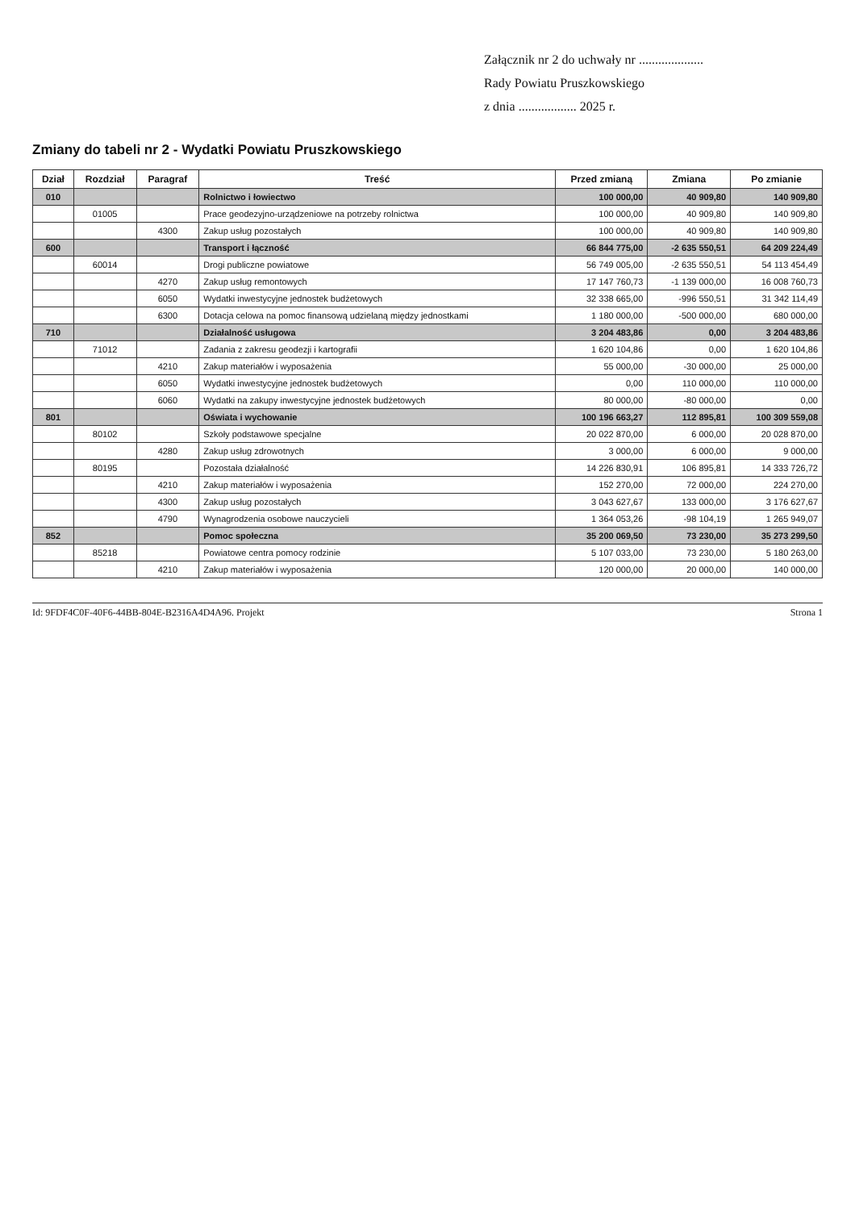Załącznik nr 2 do uchwały nr ....................
Rady Powiatu Pruszkowskiego
z dnia .................. 2025 r.
Zmiany do tabeli nr 2 - Wydatki Powiatu Pruszkowskiego
| Dział | Rozdział | Paragraf | Treść | Przed zmianą | Zmiana | Po zmianie |
| --- | --- | --- | --- | --- | --- | --- |
| 010 | | | Rolnictwo i łowiectwo | 100 000,00 | 40 909,80 | 140 909,80 |
| | 01005 | | Prace geodezyjno-urządzeniowe na potrzeby rolnictwa | 100 000,00 | 40 909,80 | 140 909,80 |
| | | 4300 | Zakup usług pozostałych | 100 000,00 | 40 909,80 | 140 909,80 |
| 600 | | | Transport i łączność | 66 844 775,00 | -2 635 550,51 | 64 209 224,49 |
| | 60014 | | Drogi publiczne powiatowe | 56 749 005,00 | -2 635 550,51 | 54 113 454,49 |
| | | 4270 | Zakup usług remontowych | 17 147 760,73 | -1 139 000,00 | 16 008 760,73 |
| | | 6050 | Wydatki inwestycyjne jednostek budżetowych | 32 338 665,00 | -996 550,51 | 31 342 114,49 |
| | | 6300 | Dotacja celowa na pomoc finansową udzielaną między jednostkami | 1 180 000,00 | -500 000,00 | 680 000,00 |
| 710 | | | Działalność usługowa | 3 204 483,86 | 0,00 | 3 204 483,86 |
| | 71012 | | Zadania z zakresu geodezji i kartografii | 1 620 104,86 | 0,00 | 1 620 104,86 |
| | | 4210 | Zakup materiałów i wyposażenia | 55 000,00 | -30 000,00 | 25 000,00 |
| | | 6050 | Wydatki inwestycyjne jednostek budżetowych | 0,00 | 110 000,00 | 110 000,00 |
| | | 6060 | Wydatki na zakupy inwestycyjne jednostek budżetowych | 80 000,00 | -80 000,00 | 0,00 |
| 801 | | | Oświata i wychowanie | 100 196 663,27 | 112 895,81 | 100 309 559,08 |
| | 80102 | | Szkoły podstawowe specjalne | 20 022 870,00 | 6 000,00 | 20 028 870,00 |
| | | 4280 | Zakup usług zdrowotnych | 3 000,00 | 6 000,00 | 9 000,00 |
| | 80195 | | Pozostała działalność | 14 226 830,91 | 106 895,81 | 14 333 726,72 |
| | | 4210 | Zakup materiałów i wyposażenia | 152 270,00 | 72 000,00 | 224 270,00 |
| | | 4300 | Zakup usług pozostałych | 3 043 627,67 | 133 000,00 | 3 176 627,67 |
| | | 4790 | Wynagrodzenia osobowe nauczycieli | 1 364 053,26 | -98 104,19 | 1 265 949,07 |
| 852 | | | Pomoc społeczna | 35 200 069,50 | 73 230,00 | 35 273 299,50 |
| | 85218 | | Powiatowe centra pomocy rodzinie | 5 107 033,00 | 73 230,00 | 5 180 263,00 |
| | | 4210 | Zakup materiałów i wyposażenia | 120 000,00 | 20 000,00 | 140 000,00 |
Id: 9FDF4C0F-40F6-44BB-804E-B2316A4D4A96. Projekt Strona 1